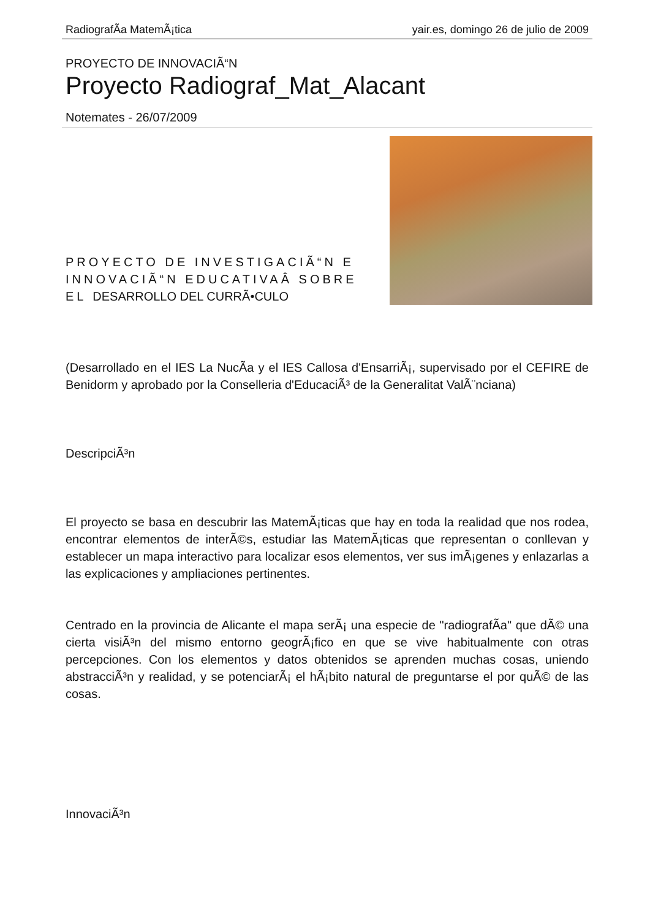RadiografÃ­a MatemÃ¡tica yair.es, domingo 26 de julio de 2009
PROYECTO DE INNOVACIÃ“N
Proyecto Radiograf_Mat_Alacant
Notemates - 26/07/2009
PROYECTO DE INVESTIGACIÃ“N E INNOVACIÃ“N EDUCATIVAÂ SOBRE EL DESARROLLO DEL CURRÃ•CULO
(Desarrollado en el IES La NucÃ­a y el IES Callosa d'EnsarriÃ¡, supervisado por el CEFIRE de Benidorm y aprobado por la Conselleria d'EducaciÃ³ de la Generalitat ValÃ¨nciana)
DescripciÃ³n
El proyecto se basa en descubrir las MatemÃ¡ticas que hay en toda la realidad que nos rodea, encontrar elementos de interÃ©s, estudiar las MatemÃ¡ticas que representan o conllevan y establecer un mapa interactivo para localizar esos elementos, ver sus imÃ¡genes y enlazarlas a las explicaciones y ampliaciones pertinentes.
Centrado en la provincia de Alicante el mapa serÃ¡ una especie de "radiografÃ­a" que dÃ© una cierta visiÃ³n del mismo entorno geogrÃ¡fico en que se vive habitualmente con otras percepciones. Con los elementos y datos obtenidos se aprenden muchas cosas, uniendo abstracciÃ³n y realidad, y se potenciarÃ¡ el hÃ¡bito natural de preguntarse el por quÃ© de las cosas.
InnovaciÃ³n